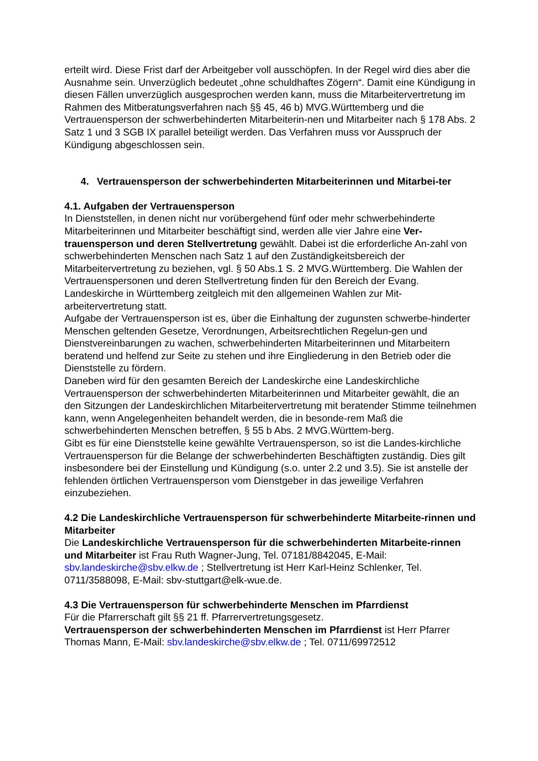erteilt wird. Diese Frist darf der Arbeitgeber voll ausschöpfen. In der Regel wird dies aber die Ausnahme sein. Unverzüglich bedeutet „ohne schuldhaftes Zögern“. Damit eine Kündigung in diesen Fällen unverzüglich ausgesprochen werden kann, muss die Mitarbeitervertretung im Rahmen des Mitberatungsverfahren nach §§ 45, 46 b) MVG.Württemberg und die Vertrauensperson der schwerbehinderten Mitarbeiterin-nen und Mitarbeiter nach § 178 Abs. 2 Satz 1 und 3 SGB IX parallel beteiligt werden. Das Verfahren muss vor Ausspruch der Kündigung abgeschlossen sein.
4. Vertrauensperson der schwerbehinderten Mitarbeiterinnen und Mitarbei-ter
4.1. Aufgaben der Vertrauensperson
In Dienststellen, in denen nicht nur vorübergehend fünf oder mehr schwerbehinderte Mitarbeiterinnen und Mitarbeiter beschäftigt sind, werden alle vier Jahre eine Ver-trauensperson und deren Stellvertretung gewählt. Dabei ist die erforderliche An-zahl von schwerbehinderten Menschen nach Satz 1 auf den Zuständigkeitsbereich der Mitarbeitervertretung zu beziehen, vgl. § 50 Abs.1 S. 2 MVG.Württemberg. Die Wahlen der Vertrauenspersonen und deren Stellvertretung finden für den Bereich der Evang. Landeskirche in Württemberg zeitgleich mit den allgemeinen Wahlen zur Mit-arbeitervertretung statt.
Aufgabe der Vertrauensperson ist es, über die Einhaltung der zugunsten schwerbe-hinderter Menschen geltenden Gesetze, Verordnungen, Arbeitsrechtlichen Regelun-gen und Dienstvereinbarungen zu wachen, schwerbehinderten Mitarbeiterinnen und Mitarbeitern beratend und helfend zur Seite zu stehen und ihre Eingliederung in den Betrieb oder die Dienststelle zu fördern.
Daneben wird für den gesamten Bereich der Landeskirche eine Landeskirchliche Vertrauensperson der schwerbehinderten Mitarbeiterinnen und Mitarbeiter gewählt, die an den Sitzungen der Landeskirchlichen Mitarbeitervertretung mit beratender Stimme teilnehmen kann, wenn Angelegenheiten behandelt werden, die in besonde-rem Maß die schwerbehinderten Menschen betreffen, § 55 b Abs. 2 MVG.Württem-berg.
Gibt es für eine Dienststelle keine gewählte Vertrauensperson, so ist die Landes-kirchliche Vertrauensperson für die Belange der schwerbehinderten Beschäftigten zuständig. Dies gilt insbesondere bei der Einstellung und Kündigung (s.o. unter 2.2 und 3.5). Sie ist anstelle der fehlenden örtlichen Vertrauensperson vom Dienstgeber in das jeweilige Verfahren einzubeziehen.
4.2 Die Landeskirchliche Vertrauensperson für schwerbehinderte Mitarbeite-rinnen und Mitarbeiter
Die Landeskirchliche Vertrauensperson für die schwerbehinderten Mitarbeite-rinnen und Mitarbeiter ist Frau Ruth Wagner-Jung, Tel. 07181/8842045, E-Mail: sbv.landeskirche@sbv.elkw.de ; Stellvertretung ist Herr Karl-Heinz Schlenker, Tel. 0711/3588098, E-Mail: sbv-stuttgart@elk-wue.de.
4.3 Die Vertrauensperson für schwerbehinderte Menschen im Pfarrdienst
Für die Pfarrerschaft gilt §§ 21 ff. Pfarrervertretungsgesetz.
Vertrauensperson der schwerbehinderten Menschen im Pfarrdienst ist Herr Pfarrer Thomas Mann, E-Mail: sbv.landeskirche@sbv.elkw.de ; Tel. 0711/69972512